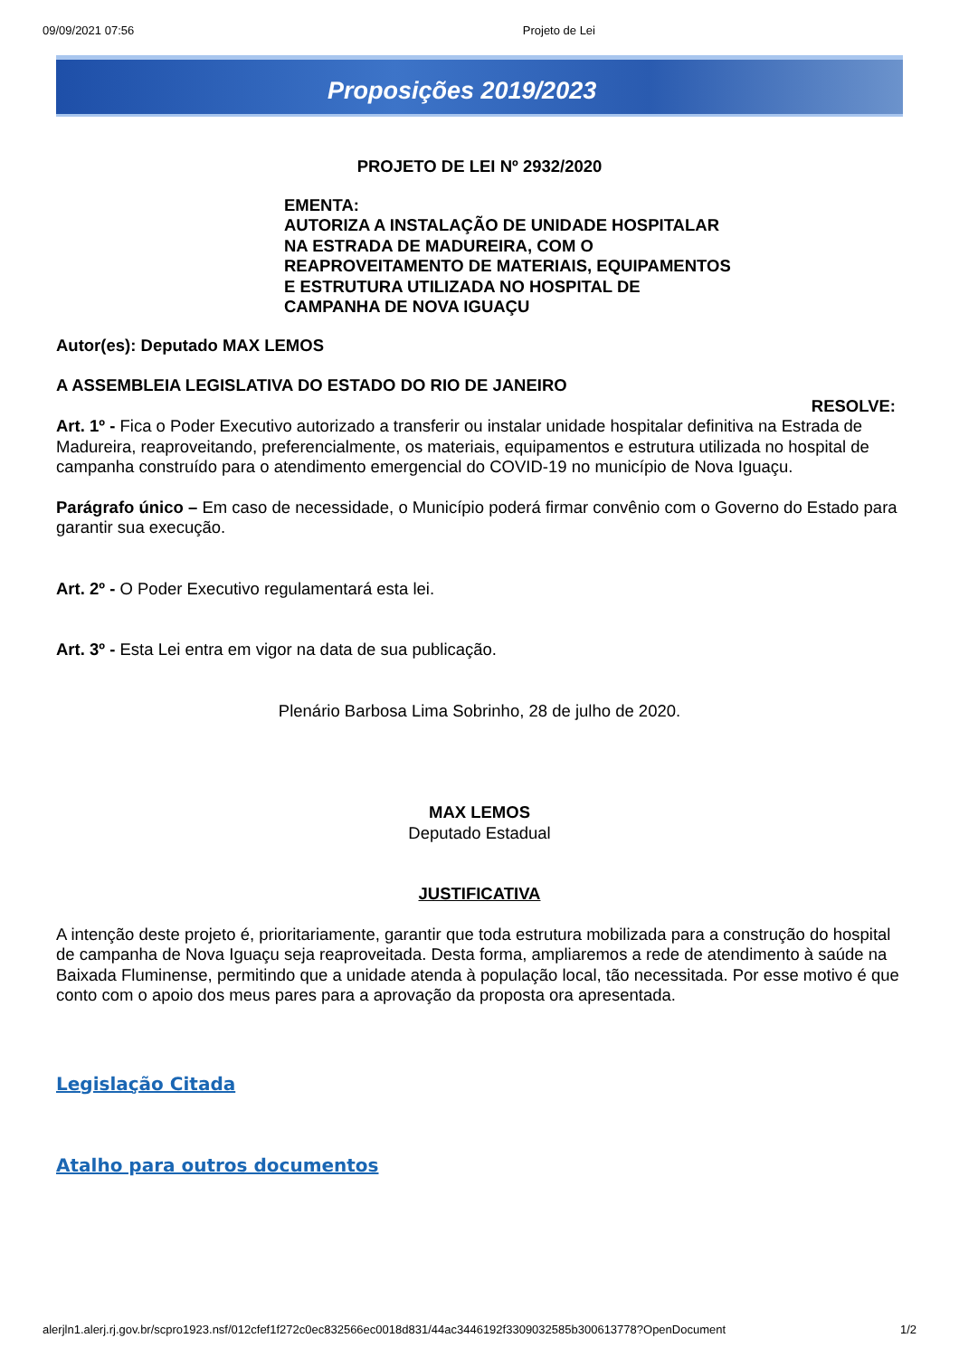09/09/2021 07:56 Projeto de Lei
Proposições 2019/2023
PROJETO DE LEI Nº 2932/2020
EMENTA:
AUTORIZA A INSTALAÇÃO DE UNIDADE HOSPITALAR
NA ESTRADA DE MADUREIRA, COM O
REAPROVEITAMENTO DE MATERIAIS, EQUIPAMENTOS
E ESTRUTURA UTILIZADA NO HOSPITAL DE
CAMPANHA DE NOVA IGUAÇU
Autor(es): Deputado MAX LEMOS
A ASSEMBLEIA LEGISLATIVA DO ESTADO DO RIO DE JANEIRO
RESOLVE:
Art. 1º - Fica o Poder Executivo autorizado a transferir ou instalar unidade hospitalar definitiva na Estrada de Madureira, reaproveitando, preferencialmente, os materiais, equipamentos e estrutura utilizada no hospital de campanha construído para o atendimento emergencial do COVID-19 no município de Nova Iguaçu.
Parágrafo único – Em caso de necessidade, o Município poderá firmar convênio com o Governo do Estado para garantir sua execução.
Art. 2º - O Poder Executivo regulamentará esta lei.
Art. 3º - Esta Lei entra em vigor na data de sua publicação.
Plenário Barbosa Lima Sobrinho, 28 de julho de 2020.
MAX LEMOS
Deputado Estadual
JUSTIFICATIVA
A intenção deste projeto é, prioritariamente, garantir que toda estrutura mobilizada para a construção do hospital de campanha de Nova Iguaçu seja reaproveitada. Desta forma, ampliaremos a rede de atendimento à saúde na Baixada Fluminense, permitindo que a unidade atenda à população local, tão necessitada. Por esse motivo é que conto com o apoio dos meus pares para a aprovação da proposta ora apresentada.
Legislação Citada
Atalho para outros documentos
alerjln1.alerj.rj.gov.br/scpro1923.nsf/012cfef1f272c0ec832566ec0018d831/44ac3446192f3309032585b300613778?OpenDocument 1/2